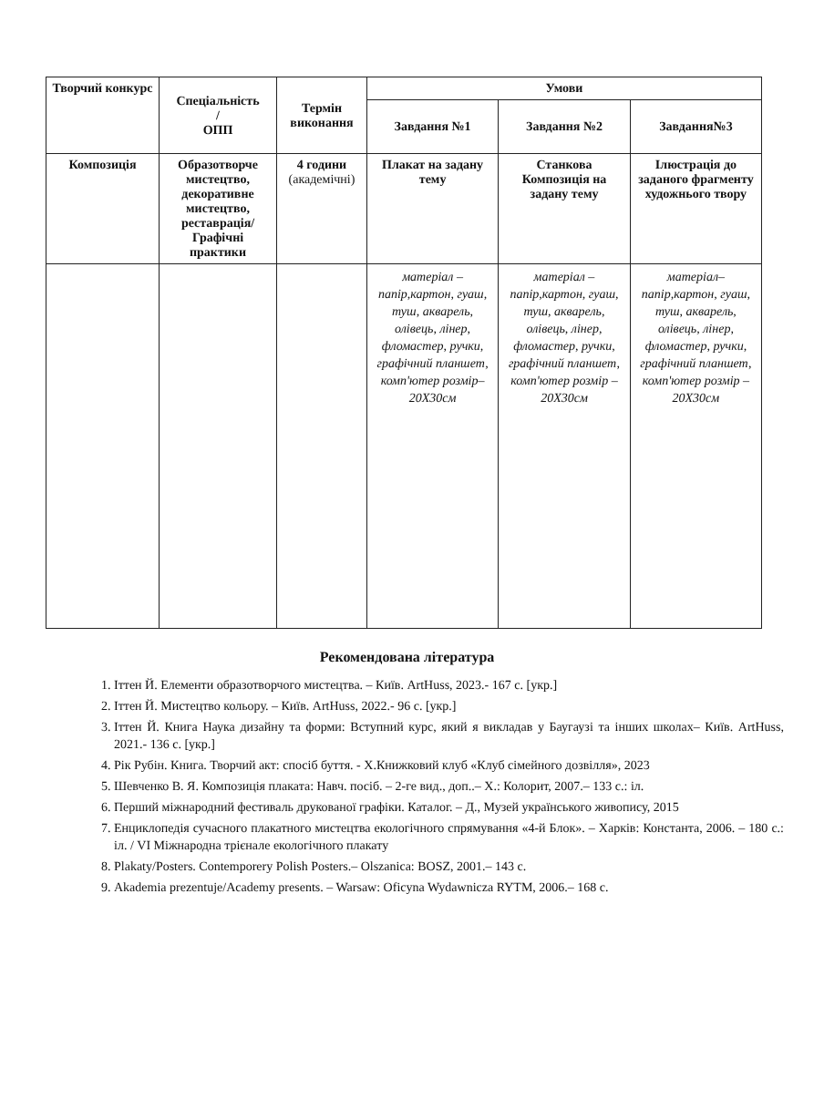| Творчий конкурс | Спеціальність / ОПП | Термін виконання | Умови | | |
| --- | --- | --- | --- | --- | --- |
| | | | Завдання №1 | Завдання №2 | Завдання№3 |
| Композиція | Образотворче мистецтво, декоративне мистецтво, реставрація/ Графічні практики | 4 години (академічні) | Плакат на задану тему | Станкова Композиція на задану тему | Ілюстрація до заданого фрагменту художнього твору |
| | | | матеріал – папір,картон, гуаш, туш, акварель, олівець, лінер, фломастер, ручки, графічний планшет, комп'ютер розмір–20Х30см | матеріал – папір,картон, гуаш, туш, акварель, олівець, лінер, фломастер, ручки, графічний планшет, комп'ютер розмір – 20Х30см | матеріал– папір,картон, гуаш, туш, акварель, олівець, лінер, фломастер, ручки, графічний планшет, комп'ютер розмір –20Х30см |
Рекомендована література
1. Іттен Й. Елементи образотворчого мистецтва. – Київ. ArtHuss, 2023.- 167 с. [укр.]
2. Іттен Й. Мистецтво кольору. – Київ. ArtHuss, 2022.- 96 с. [укр.]
3. Іттен Й. Книга Наука дизайну та форми: Вступний курс, який я викладав у Баугаузі та інших школах– Київ. ArtHuss, 2021.- 136 с. [укр.]
4. Рік Рубін. Книга. Творчий акт: спосіб буття. - Х.Книжковий клуб «Клуб сімейного дозвілля», 2023
5. Шевченко В. Я. Композиція плаката: Навч. посіб. – 2-ге вид., доп..– Х.: Колорит, 2007.– 133 с.: іл.
6. Перший міжнародний фестиваль друкованої графіки. Каталог. – Д., Музей українського живопису, 2015
7. Енциклопедія сучасного плакатного мистецтва екологічного спрямування «4-й Блок». – Харків: Константа, 2006. – 180 с.: іл. / VI Міжнародна трієнале екологічного плакату
8. Plakaty/Posters. Contemporery Polish Posters.– Olszanica: BOSZ, 2001.– 143 с.
9. Akademia prezentuje/Academy presents. – Warsaw: Oficyna Wydawnicza RYTM, 2006.– 168 с.